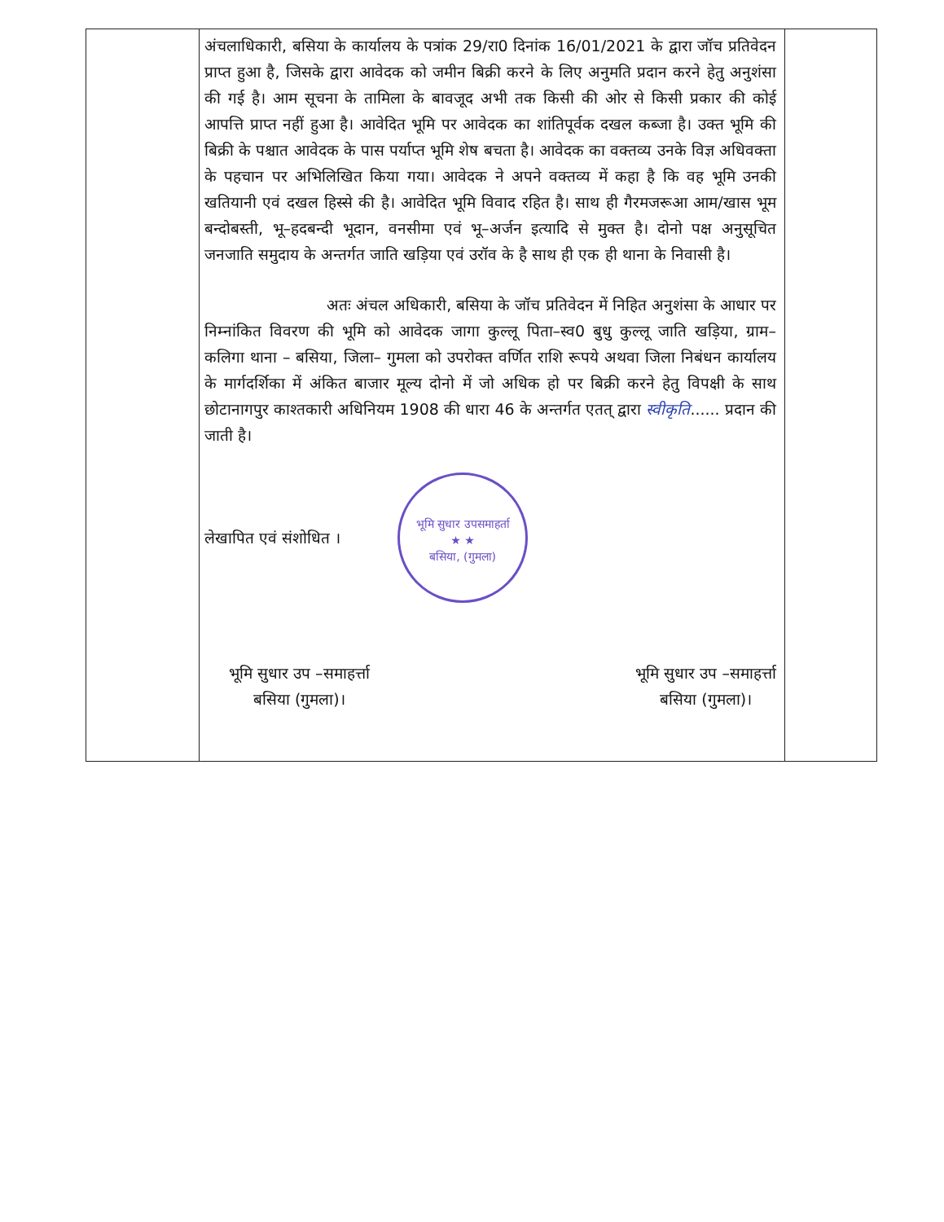| | अंचलाधिकारी, बसिया के कार्यालय के पत्रांक 29/रा0 दिनांक 16/01/2021 के द्वारा जॉच प्रतिवेदन प्राप्त हुआ है, जिसके द्वारा आवेदक को जमीन बिक्री करने के लिए अनुमति प्रदान करने हेतु अनुशंसा की गई है। आम सूचना के तामिला के बावजूद अभी तक किसी की ओर से किसी प्रकार की कोई आपत्ति प्राप्त नहीं हुआ है। आवेदित भूमि पर आवेदक का शांतिपूर्वक दखल कब्जा है। उक्त भूमि की बिक्री के पश्चात आवेदक के पास पर्याप्त भूमि शेष बचता है। आवेदक का वक्तव्य उनके विज्ञ अधिवक्ता के पहचान पर अभिलिखित किया गया। आवेदक ने अपने वक्तव्य में कहा है कि वह भूमि उनकी खतियानी एवं दखल हिस्से की है। आवेदित भूमि विवाद रहित है। साथ ही गैरमजरूआ आम/खास भूम बन्दोबस्ती, भू–हदबन्दी भूदान, वनसीमा एवं भू–अर्जन इत्यादि से मुक्त है। दोनो पक्ष अनुसूचित जनजाति समुदाय के अन्तर्गत जाति खड़िया एवं उरॉव के है साथ ही एक ही थाना के निवासी है। अतः अंचल अधिकारी, बसिया के जॉच प्रतिवेदन में निहित अनुशंसा के आधार पर निम्नांकित विवरण की भूमि को आवेदक जागा कुल्लू पिता–स्व0 बुधु कुल्लू जाति खड़िया, ग्राम– कलिगा थाना – बसिया, जिला– गुमला को उपरोक्त वर्णित राशि रूपये अथवा जिला निबंधन कार्यालय के मार्गदर्शिका में अंकित बाजार मूल्य दोनो में जो अधिक हो पर बिक्री करने हेतु विपक्षी के साथ छोटानागपुर काश्तकारी अधिनियम 1908 की धारा 46 के अन्तर्गत एतत् द्वारा स्वीकृति ...... प्रदान की जाती है। लेखापित एवं संशोधित । भूमि सुधार उपसमाहर्ता ★ ★ बसिया, (गुमला) भूमि सुधार उप –समाहर्त्ता बसिया (गुमला)। भूमि सुधार उप –समाहर्त्ता बसिया (गुमला)। | |